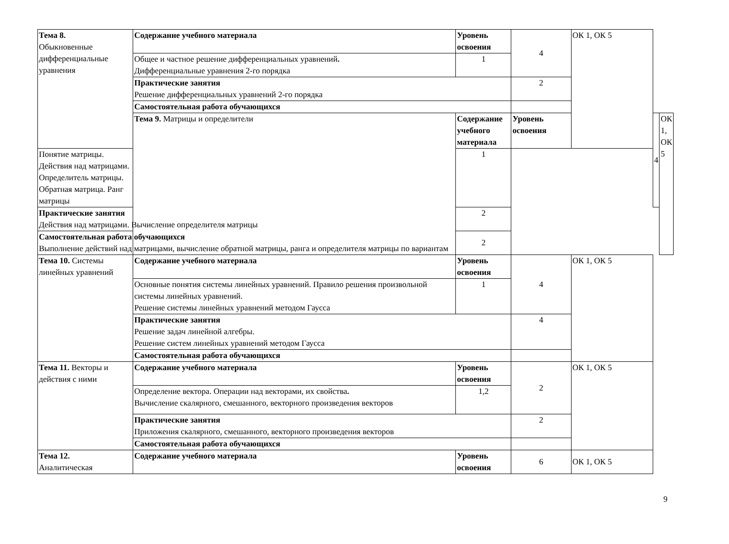| Тема 8. Обыкновенные дифференциальные уравнения | Содержание учебного материала | Уровень освоения | 4 | ОК 1, ОК 5 | | |
| | Общее и частное решение дифференциальных уравнений . Дифференциальные уравнения 2-го порядка | 1 | | | | |
| | Практические занятия Решение дифференциальных уравнений 2-го порядка | | 2 | | | |
| | Самостоятельная работа обучающихся | | | | | |
| | Тема 9. Матрицы и определители | Содержание учебного материала | Уровень освоения | | 4 | ОК 1, ОК 5 |
| Понятие матрицы. Действия над матрицами. Определитель матрицы. Обратная матрица. Ранг матрицы | | 1 | | | | |
| Практические занятия Действия над матрицами. Вычисление определителя матрицы | | 2 | | | | |
| Самостоятельная работа обучающихся Выполнение действий над матрицами, вычисление обратной матрицы, ранга и определителя матрицы по вариантам | | 2 | | | | |
| Тема 10. Системы линейных уравнений | Содержание учебного материала | Уровень освоения | 4 | ОК 1, ОК 5 | | |
| | Основные понятия системы линейных уравнений. Правило решения произвольной системы линейных уравнений. Решение системы линейных уравнений методом Гаусса | 1 | | | | |
| | Практические занятия Решение задач линейной алгебры. Решение систем линейных уравнений методом Гаусса | | 4 | | | |
| | Самостоятельная работа обучающихся | | | | | |
| Тема 11. Векторы и действия с ними | Содержание учебного материала | Уровень освоения | 2 | ОК 1, ОК 5 | | |
| | Определение вектора. Операции над векторами, их свойства . Вычисление скалярного, смешанного, векторного произведения векторов | 1,2 | | | | |
| | Практические занятия Приложения скалярного, смешанного, векторного произведения векторов | | 2 | | | |
| | Самостоятельная работа обучающихся | | | | | |
| Тема 12. Аналитическая | Содержание учебного материала | Уровень освоения | 6 | ОК 1, ОК 5 | | |
9